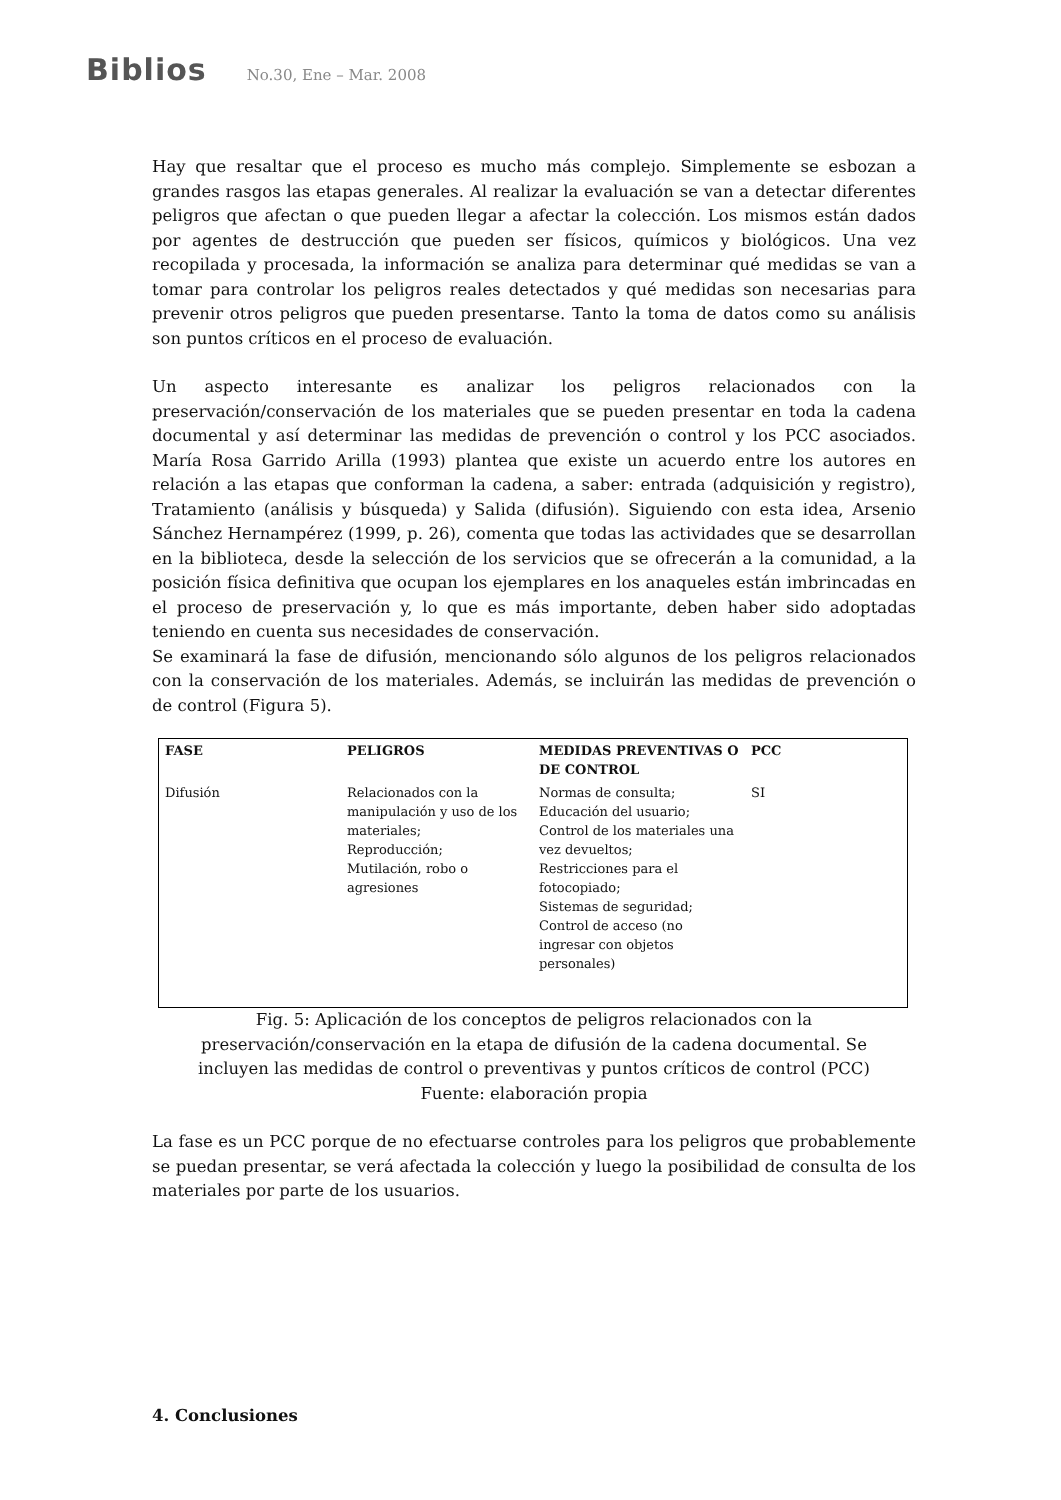Biblios No.30, Ene – Mar. 2008
Hay que resaltar que el proceso es mucho más complejo. Simplemente se esbozan a grandes rasgos las etapas generales. Al realizar la evaluación se van a detectar diferentes peligros que afectan o que pueden llegar a afectar la colección. Los mismos están dados por agentes de destrucción que pueden ser físicos, químicos y biológicos. Una vez recopilada y procesada, la información se analiza para determinar qué medidas se van a tomar para controlar los peligros reales detectados y qué medidas son necesarias para prevenir otros peligros que pueden presentarse. Tanto la toma de datos como su análisis son puntos críticos en el proceso de evaluación.
Un aspecto interesante es analizar los peligros relacionados con la preservación/conservación de los materiales que se pueden presentar en toda la cadena documental y así determinar las medidas de prevención o control y los PCC asociados. María Rosa Garrido Arilla (1993) plantea que existe un acuerdo entre los autores en relación a las etapas que conforman la cadena, a saber: entrada (adquisición y registro), Tratamiento (análisis y búsqueda) y Salida (difusión). Siguiendo con esta idea, Arsenio Sánchez Hernampérez (1999, p. 26), comenta que todas las actividades que se desarrollan en la biblioteca, desde la selección de los servicios que se ofrecerán a la comunidad, a la posición física definitiva que ocupan los ejemplares en los anaqueles están imbrincadas en el proceso de preservación y, lo que es más importante, deben haber sido adoptadas teniendo en cuenta sus necesidades de conservación.
Se examinará la fase de difusión, mencionando sólo algunos de los peligros relacionados con la conservación de los materiales. Además, se incluirán las medidas de prevención o de control (Figura 5).
| FASE | PELIGROS | MEDIDAS PREVENTIVAS O DE CONTROL | PCC |
| --- | --- | --- | --- |
| Difusión | Relacionados con la manipulación y uso de los materiales; Reproducción; Mutilación, robo o agresiones | Normas de consulta; Educación del usuario; Control de los materiales una vez devueltos; Restricciones para el fotocopiado; Sistemas de seguridad; Control de acceso (no ingresar con objetos personales) | SI |
Fig. 5: Aplicación de los conceptos de peligros relacionados con la
preservación/conservación en la etapa de difusión de la cadena documental. Se
incluyen las medidas de control o preventivas y puntos críticos de control (PCC)
Fuente: elaboración propia
La fase es un PCC porque de no efectuarse controles para los peligros que probablemente se puedan presentar, se verá afectada la colección y luego la posibilidad de consulta de los materiales por parte de los usuarios.
4. Conclusiones